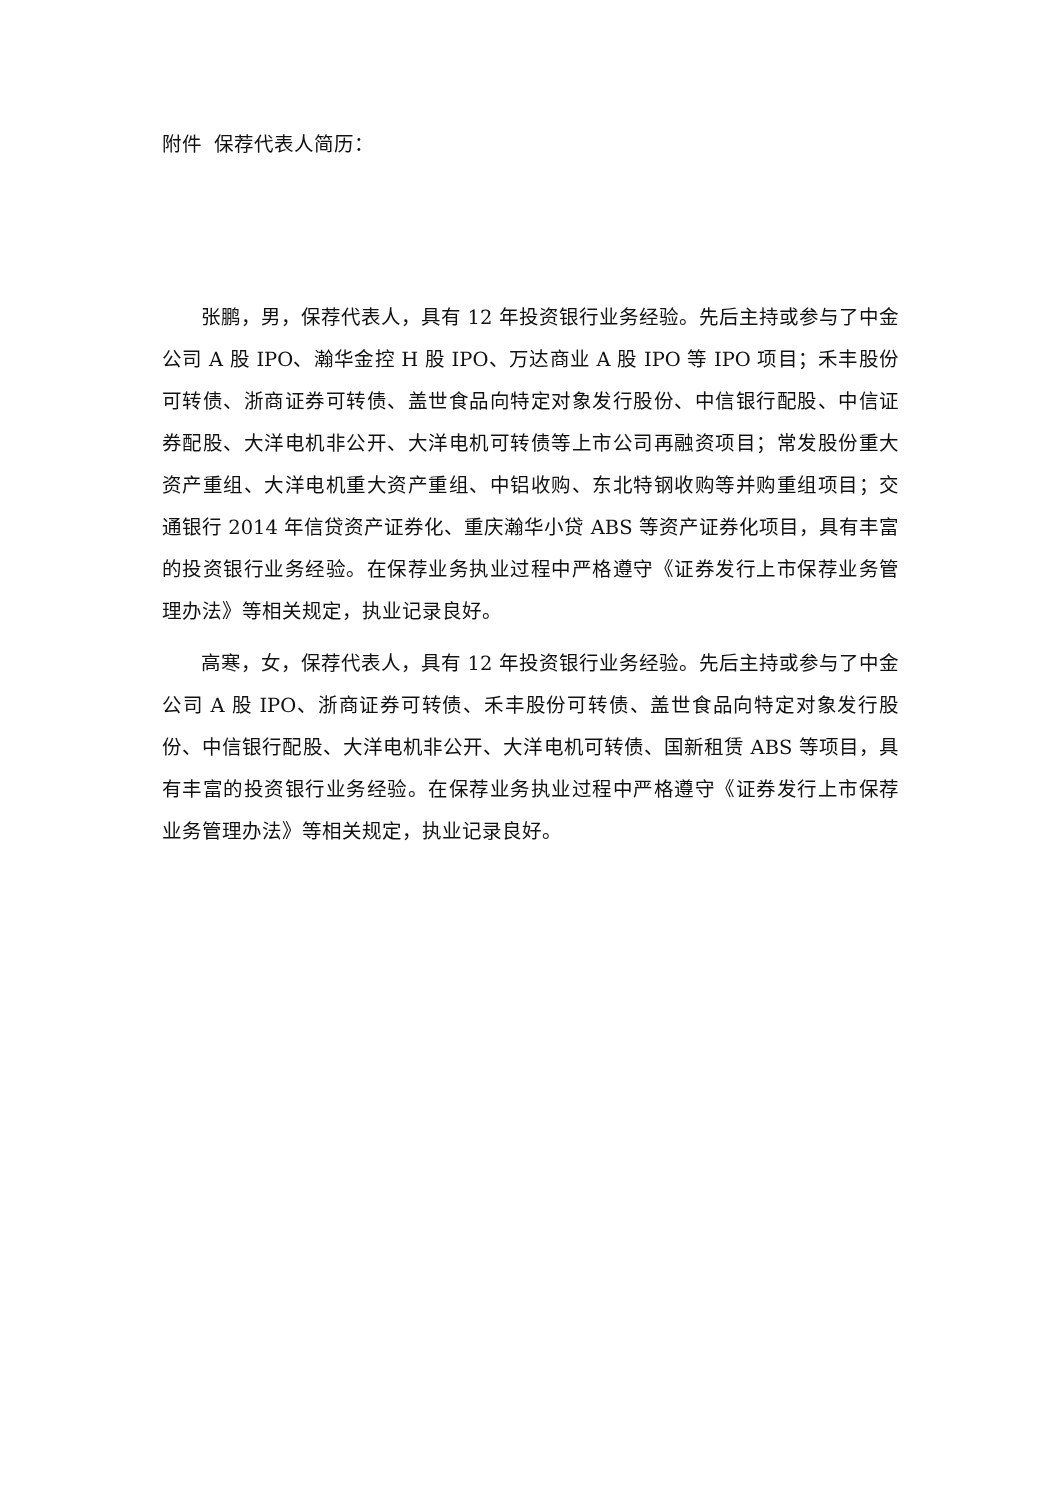附件 保荐代表人简历：
张鹏，男，保荐代表人，具有 12 年投资银行业务经验。先后主持或参与了中金公司 A 股 IPO、瀚华金控 H 股 IPO、万达商业 A 股 IPO 等 IPO 项目；禾丰股份可转债、浙商证券可转债、盖世食品向特定对象发行股份、中信银行配股、中信证券配股、大洋电机非公开、大洋电机可转债等上市公司再融资项目；常发股份重大资产重组、大洋电机重大资产重组、中铝收购、东北特钢收购等并购重组项目；交通银行 2014 年信贷资产证券化、重庆瀚华小贷 ABS 等资产证券化项目，具有丰富的投资银行业务经验。在保荐业务执业过程中严格遵守《证券发行上市保荐业务管理办法》等相关规定，执业记录良好。
高寒，女，保荐代表人，具有 12 年投资银行业务经验。先后主持或参与了中金公司 A 股 IPO、浙商证券可转债、禾丰股份可转债、盖世食品向特定对象发行股份、中信银行配股、大洋电机非公开、大洋电机可转债、国新租赁 ABS 等项目，具有丰富的投资银行业务经验。在保荐业务执业过程中严格遵守《证券发行上市保荐业务管理办法》等相关规定，执业记录良好。